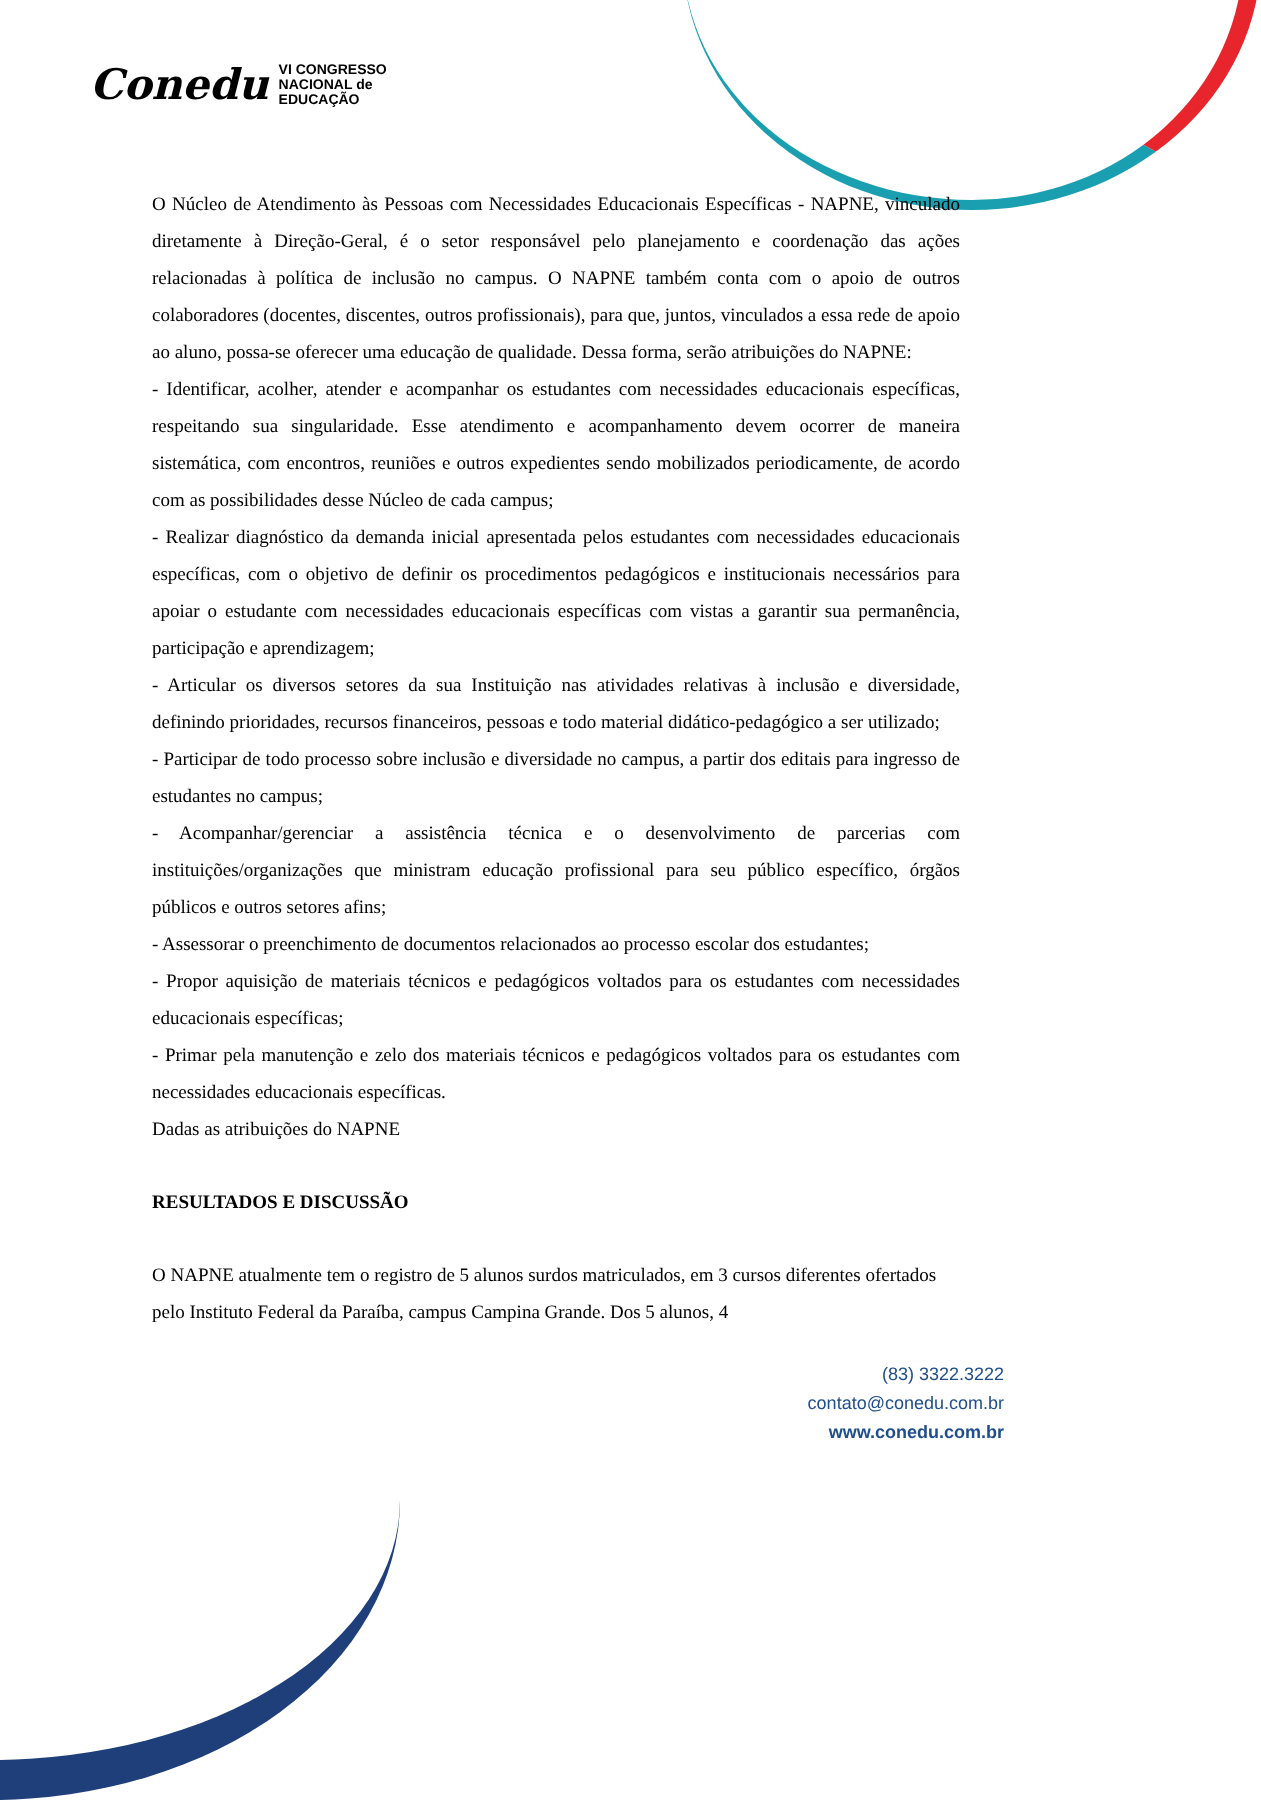Conedu VI CONGRESSO
NACIONAL de
EDUCAÇÃO
O Núcleo de Atendimento às Pessoas com Necessidades Educacionais Específicas - NAPNE, vinculado diretamente à Direção-Geral, é o setor responsável pelo planejamento e coordenação das ações relacionadas à política de inclusão no campus. O NAPNE também conta com o apoio de outros colaboradores (docentes, discentes, outros profissionais), para que, juntos, vinculados a essa rede de apoio ao aluno, possa-se oferecer uma educação de qualidade. Dessa forma, serão atribuições do NAPNE:
- Identificar, acolher, atender e acompanhar os estudantes com necessidades educacionais específicas, respeitando sua singularidade. Esse atendimento e acompanhamento devem ocorrer de maneira sistemática, com encontros, reuniões e outros expedientes sendo mobilizados periodicamente, de acordo com as possibilidades desse Núcleo de cada campus;
- Realizar diagnóstico da demanda inicial apresentada pelos estudantes com necessidades educacionais específicas, com o objetivo de definir os procedimentos pedagógicos e institucionais necessários para apoiar o estudante com necessidades educacionais específicas com vistas a garantir sua permanência, participação e aprendizagem;
- Articular os diversos setores da sua Instituição nas atividades relativas à inclusão e diversidade, definindo prioridades, recursos financeiros, pessoas e todo material didático-pedagógico a ser utilizado;
- Participar de todo processo sobre inclusão e diversidade no campus, a partir dos editais para ingresso de estudantes no campus;
- Acompanhar/gerenciar a assistência técnica e o desenvolvimento de parcerias com instituições/organizações que ministram educação profissional para seu público específico, órgãos públicos e outros setores afins;
- Assessorar o preenchimento de documentos relacionados ao processo escolar dos estudantes;
- Propor aquisição de materiais técnicos e pedagógicos voltados para os estudantes com necessidades educacionais específicas;
- Primar pela manutenção e zelo dos materiais técnicos e pedagógicos voltados para os estudantes com necessidades educacionais específicas.
Dadas as atribuições do NAPNE
RESULTADOS E DISCUSSÃO
O NAPNE atualmente tem o registro de 5 alunos surdos matriculados, em 3 cursos diferentes ofertados pelo Instituto Federal da Paraíba, campus Campina Grande. Dos 5 alunos, 4
(83) 3322.3222
contato@conedu.com.br
www.conedu.com.br